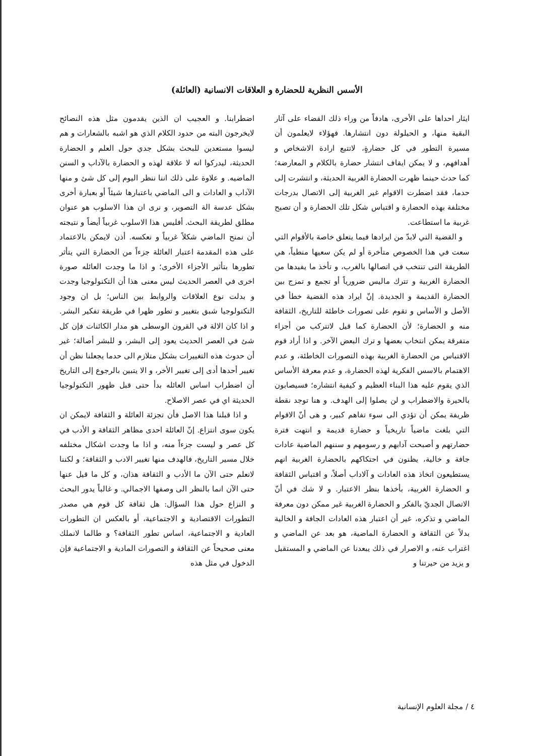الأسس النظرية للحضارة و العلاقات الانسانية (العائلة)
ايثار احداها على الأخرى، هادفاً من وراء ذلك القضاء على آثار البقية منها، و الحيلولة دون انتشارها. فهؤلاء لايعلمون أن مسيرة التطور في كل حضارةٍ، لاتتبع ارادة الاشخاص و أهدافهم، و لا يمكن ايقاف انتشار حضارة بالكلام و المعارضة؛ كما حدث حينما ظهرت الحضارة الغربية الحديثة، و انتشرت إلى حدما، فقد اضطرت الاقوام غير الغربية إلى الاتصال بدرجات مختلفة بهذه الحضارة و اقتباس شكل تلك الحضارة و أن تصبح غربية ما استطاعت.
و القضية التي لابدّ من ايرادها فيما يتعلق خاصة بالأقوام التي سعت في هذا الخصوص متأخرة أو لم يكن سعيها منطياً، هي الطريقة التى تنتخب في اتصالها بالغرب، و تأخذ ما يفيدها من الحضارة الغربية و تترك ماليس ضرورياً أو تجمع و تمزج بين الحضارة القديمة و الجديدة. إنّ ايراد هذه القضية خطأ في الأصل و الأساس و تقوم على تصورات خاطئة للتاريخ، الثقافة منه و الحضارة؛ لأن الحضارة كما قيل لاتتركب من أجزاء متفرقة يمكن انتخاب بعضها و ترك البعض الآخر. و اذا أراد قوم الاقتباس من الحضارة الغربية بهذه التصورات الخاطئة، و عدم الاهتمام بالاسس الفكرية لهذه الحضارة، و عدم معرفة الأساس الذي يقوم عليه هذا البناء العظيم و كيفية انتشاره؛ فسيصابون بالحيرة والاضطراب و لن يصلوا إلى الهدف. و هنا توجد نقطة ظريفة يمكن أن تؤدي الى سوء تفاهم كبير، و هى أنّ الاقوام التي بلغت ماضياً تاريخياً و حضارة قديمة و انتهت فترة حضارتهم و أصبحت آدابهم و رسومهم و سننهم الماضية عادات جافة و خالية، يظنون في احتكاكهم بالحضارة الغربية انهم يستطيعون اتخاذ هذه العادات و آلاداب أصلاً، و اقتباس الثقافة و الحضارة الغربية، بأخذها بنظر الاعتبار. و لا شك في أنّ الاتصال الجديّ بالفكر و الحضارة الغربية غير ممكن دون معرفة الماضي و تذكره، غير أن اعتبار هذه العادات الجافة و الخالية بدلاً عن الثقافة و الحضارة الماضية، هو بعد عن الماضي و اغتراب عنه، و الاصرار في ذلك يبعدنا عن الماضي و المستقبل و يزيد من حيرتنا و
اضطرابنا. و العجيب ان الذين يقدمون مثل هذه النصائح لايخرجون البته من حدود الكلام الذي هو اشبه بالشعارات و هم ليسوا مستعدين للبحث بشكل جدي حول العلم و الحضارة الحديثة، ليدركوا انه لا علاقة لهذه و الحضارة بالآداب و السنن الماضيه. و علاوة على ذلك اننا ننظر اليوم إلى كل شئ و منها الآداب و العادات و الى الماضي باعتبارها شيئاً أو بعبارة أخرى بشكل عدسة الة التصوير، و نرى ان هذا الاسلوب هو عنوان مطلق لطريقة البحث. أفليس هذا الاسلوب غربياً أيضاً و نتيجته أن نمنح الماضي شكلاً غربياً و نعكسه. أذن لايمكن بالاعتماد على هذه المقدمة اعتبار العائلة جزءاً من الحضارة التي يتأثر تطورها بتأثير الأجزاء الأخرى؛ و اذا ما وجدت العائله صورة اخرى في العصر الحديث ليس معنى هذا أن التكنولوجيا وجدت و بدلت نوع العلاقات والروابط بين الناس؛ بل ان وجود التكنولوجيا شبق بتغيير و تطور ظهرا في طريقة تفكير البشر. و اذا كان الالة في القرون الوسطى هو مدار الكائنات فإن كل شئ في العصر الحديث يعود إلى البشر، و للبشر أصالة؛ غير أن حدوث هذه التغييرات بشكل متلازم الى حدما يجعلنا نظن أن تغيير أحدها أدى إلى تغيير الأخر، و الا يتبين بالرجوع إلى التاريخ أن اضطراب اساس العائله بدأ حتى قبل ظهور التكنولوجيا الحديثة اي في عصر الاصلاح.
و اذا قبلنا هذا الاصل فأن تجزئة العائلة و الثقافة لايمكن ان يكون سوى انتزاع. إنّ العائلة احدى مظاهر الثقافة و الأدب في كل عصر و ليست جزءاً منه، و اذا ما وجدت اشكال مختلفه خلال مسير التاريخ، فالهدف منها تغيير الادب و الثقافة؛ و لكننا لانعلم حتى الآن ما الأدب و الثقافة هذان، و كل ما قيل عنها حتى الآن انما بالنظر الى وصفها الاجمالي. و غالباً يدور البحث و النزاع حول هذا السؤال: هل ثقافة كل قوم هي مصدر التطورات الاقتصادية و الاجتماعية، أو بالعكس ان التطورات العادية و الاجتماعية، اساس تطور الثقافة؟ و طالما لانملك معنى صحيحاً عن الثقافة و التصورات المادية و الاجتماعية فإن الدخول في مثل هذه
٤ / مجلة العلوم الإنسانية